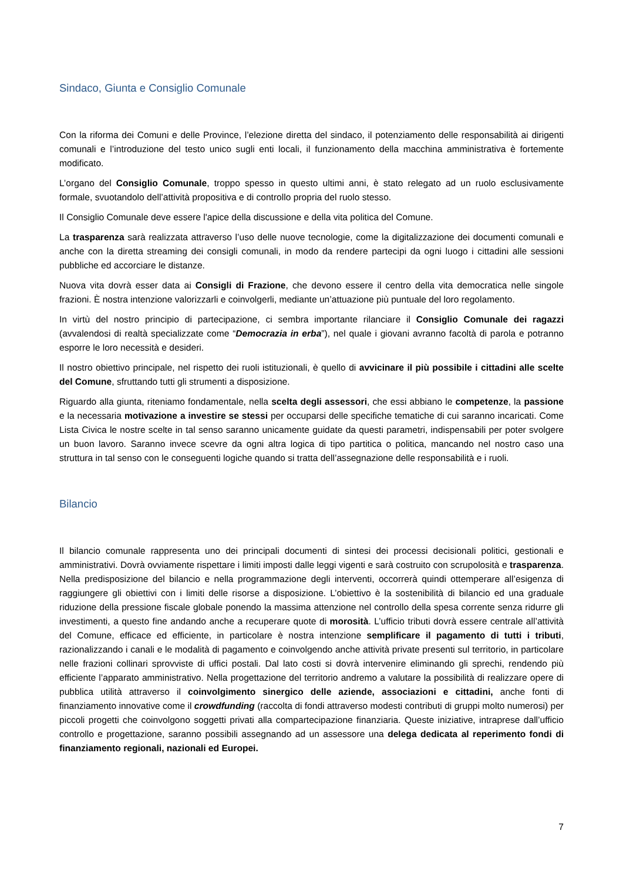Sindaco, Giunta e Consiglio Comunale
Con la riforma dei Comuni e delle Province, l’elezione diretta del sindaco, il potenziamento delle responsabilità ai dirigenti comunali e l’introduzione del testo unico sugli enti locali, il funzionamento della macchina amministrativa è fortemente modificato.
L’organo del Consiglio Comunale, troppo spesso in questo ultimi anni, è stato relegato ad un ruolo esclusivamente formale, svuotandolo dell’attività propositiva e di controllo propria del ruolo stesso.
Il Consiglio Comunale deve essere l'apice della discussione e della vita politica del Comune.
La trasparenza sarà realizzata attraverso l’uso delle nuove tecnologie, come la digitalizzazione dei documenti comunali e anche con la diretta streaming dei consigli comunali, in modo da rendere partecipi da ogni luogo i cittadini alle sessioni pubbliche ed accorciare le distanze.
Nuova vita dovrà esser data ai Consigli di Frazione, che devono essere il centro della vita democratica nelle singole frazioni. È nostra intenzione valorizzarli e coinvolgerli, mediante un’attuazione più puntuale del loro regolamento.
In virtù del nostro principio di partecipazione, ci sembra importante rilanciare il Consiglio Comunale dei ragazzi (avvalendosi di realtà specializzate come “Democrazia in erba”), nel quale i giovani avranno facoltà di parola e potranno esporre le loro necessità e desideri.
Il nostro obiettivo principale, nel rispetto dei ruoli istituzionali, è quello di avvicinare il più possibile i cittadini alle scelte del Comune, sfruttando tutti gli strumenti a disposizione.
Riguardo alla giunta, riteniamo fondamentale, nella scelta degli assessori, che essi abbiano le competenze, la passione e la necessaria motivazione a investire se stessi per occuparsi delle specifiche tematiche di cui saranno incaricati. Come Lista Civica le nostre scelte in tal senso saranno unicamente guidate da questi parametri, indispensabili per poter svolgere un buon lavoro. Saranno invece scevre da ogni altra logica di tipo partitica o politica, mancando nel nostro caso una struttura in tal senso con le conseguenti logiche quando si tratta dell’assegnazione delle responsabilità e i ruoli.
Bilancio
Il bilancio comunale rappresenta uno dei principali documenti di sintesi dei processi decisionali politici, gestionali e amministrativi. Dovrà ovviamente rispettare i limiti imposti dalle leggi vigenti e sarà costruito con scrupolosità e trasparenza. Nella predisposizione del bilancio e nella programmazione degli interventi, occorrerà quindi ottemperare all’esigenza di raggiungere gli obiettivi con i limiti delle risorse a disposizione. L’obiettivo è la sostenibilità di bilancio ed una graduale riduzione della pressione fiscale globale ponendo la massima attenzione nel controllo della spesa corrente senza ridurre gli investimenti, a questo fine andando anche a recuperare quote di morosità. L’ufficio tributi dovrà essere centrale all’attività del Comune, efficace ed efficiente, in particolare è nostra intenzione semplificare il pagamento di tutti i tributi, razionalizzando i canali e le modalità di pagamento e coinvolgendo anche attività private presenti sul territorio, in particolare nelle frazioni collinari sprovviste di uffici postali. Dal lato costi si dovrà intervenire eliminando gli sprechi, rendendo più efficiente l’apparato amministrativo. Nella progettazione del territorio andremo a valutare la possibilità di realizzare opere di pubblica utilità attraverso il coinvolgimento sinergico delle aziende, associazioni e cittadini, anche fonti di finanziamento innovative come il crowdfunding (raccolta di fondi attraverso modesti contributi di gruppi molto numerosi) per piccoli progetti che coinvolgono soggetti privati alla compartecipazione finanziaria. Queste iniziative, intraprese dall’ufficio controllo e progettazione, saranno possibili assegnando ad un assessore una delega dedicata al reperimento fondi di finanziamento regionali, nazionali ed Europei.
7